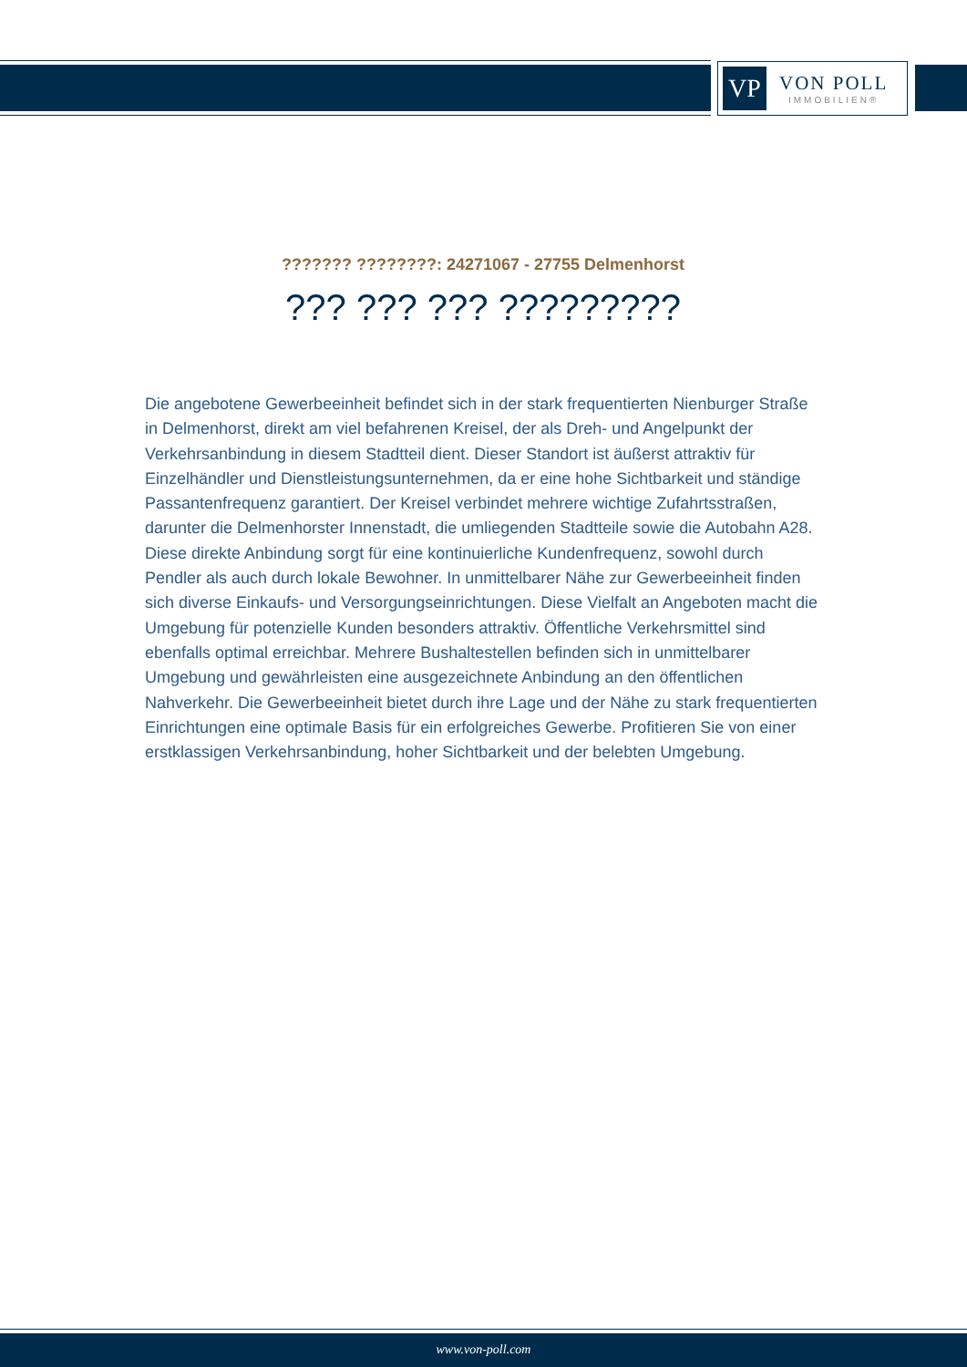VP
VON POLL
IMMOBILIEN®
??????? ????????: 24271067 - 27755 Delmenhorst
??? ??? ??? ?????????
Die angebotene Gewerbeeinheit befindet sich in der stark frequentierten Nienburger Straße in Delmenhorst, direkt am viel befahrenen Kreisel, der als Dreh- und Angelpunkt der Verkehrsanbindung in diesem Stadtteil dient. Dieser Standort ist äußerst attraktiv für Einzelhändler und Dienstleistungsunternehmen, da er eine hohe Sichtbarkeit und ständige Passantenfrequenz garantiert. Der Kreisel verbindet mehrere wichtige Zufahrtsstraßen, darunter die Delmenhorster Innenstadt, die umliegenden Stadtteile sowie die Autobahn A28. Diese direkte Anbindung sorgt für eine kontinuierliche Kundenfrequenz, sowohl durch Pendler als auch durch lokale Bewohner. In unmittelbarer Nähe zur Gewerbeeinheit finden sich diverse Einkaufs- und Versorgungseinrichtungen. Diese Vielfalt an Angeboten macht die Umgebung für potenzielle Kunden besonders attraktiv. Öffentliche Verkehrsmittel sind ebenfalls optimal erreichbar. Mehrere Bushaltestellen befinden sich in unmittelbarer Umgebung und gewährleisten eine ausgezeichnete Anbindung an den öffentlichen Nahverkehr. Die Gewerbeeinheit bietet durch ihre Lage und der Nähe zu stark frequentierten Einrichtungen eine optimale Basis für ein erfolgreiches Gewerbe. Profitieren Sie von einer erstklassigen Verkehrsanbindung, hoher Sichtbarkeit und der belebten Umgebung.
www.von-poll.com